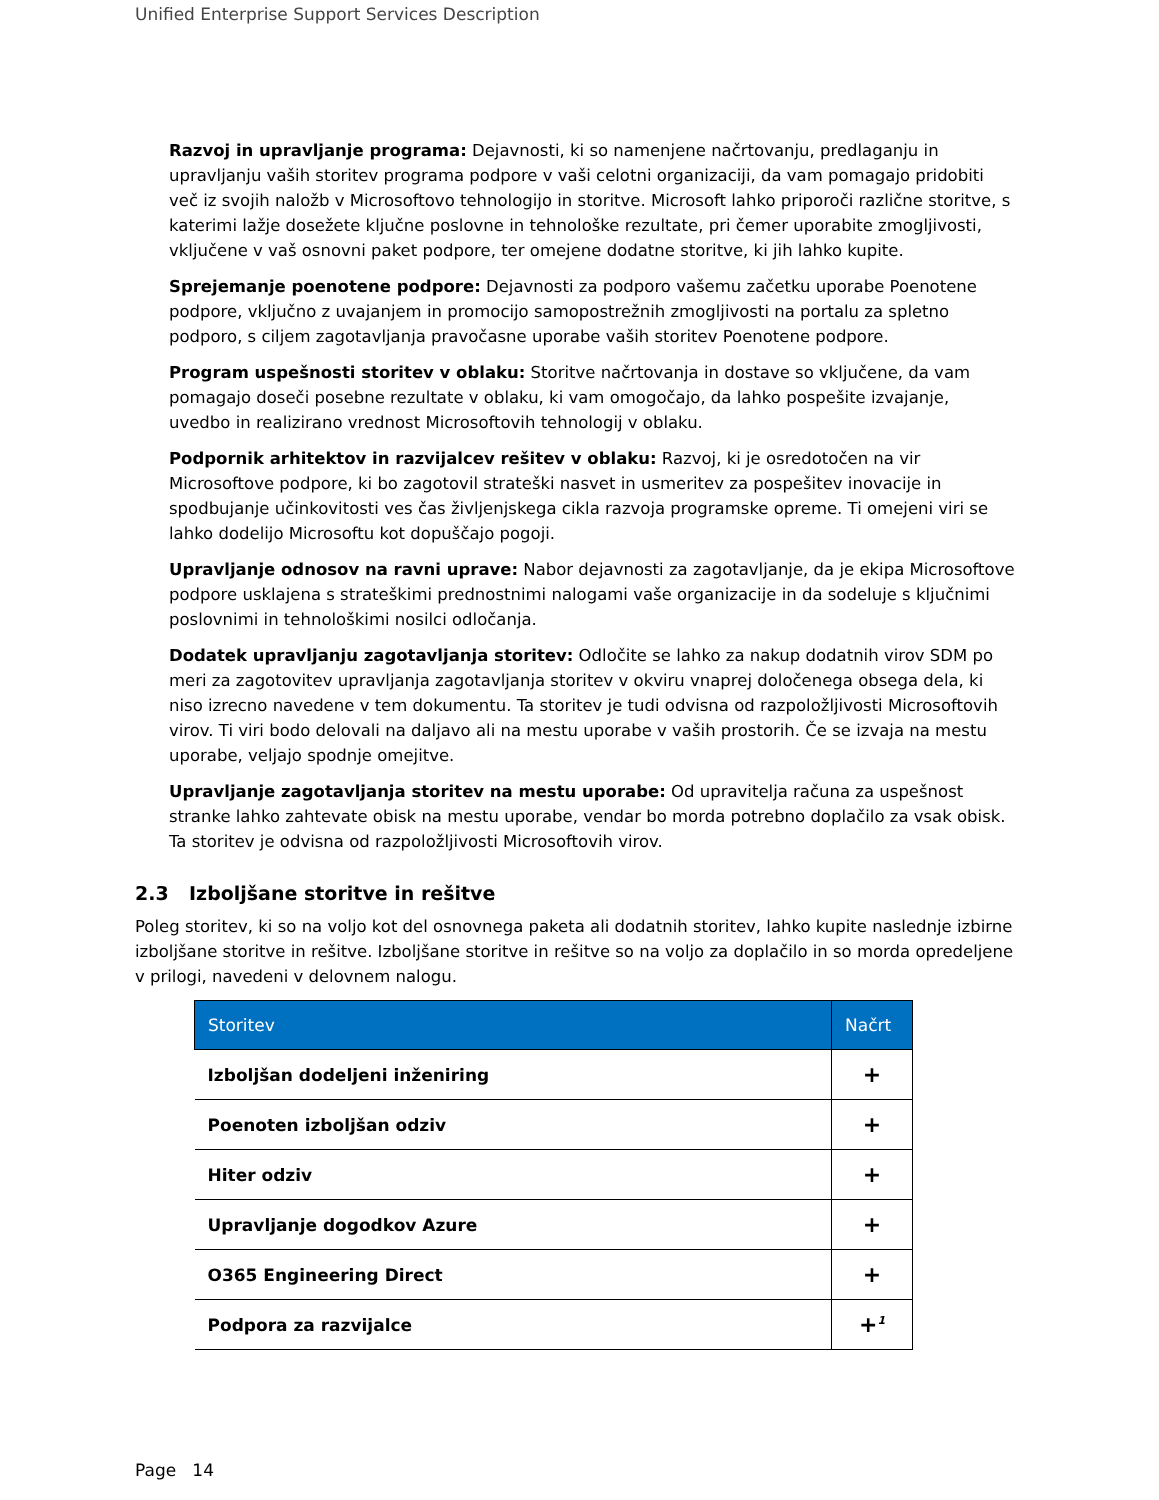Unified Enterprise Support Services Description
Razvoj in upravljanje programa: Dejavnosti, ki so namenjene načrtovanju, predlaganju in upravljanju vaših storitev programa podpore v vaši celotni organizaciji, da vam pomagajo pridobiti več iz svojih naložb v Microsoftovo tehnologijo in storitve. Microsoft lahko priporoči različne storitve, s katerimi lažje dosežete ključne poslovne in tehnološke rezultate, pri čemer uporabite zmogljivosti, vključene v vaš osnovni paket podpore, ter omejene dodatne storitve, ki jih lahko kupite.
Sprejemanje poenotene podpore: Dejavnosti za podporo vašemu začetku uporabe Poenotene podpore, vključno z uvajanjem in promocijo samopostrežnih zmogljivosti na portalu za spletno podporo, s ciljem zagotavljanja pravočasne uporabe vaših storitev Poenotene podpore.
Program uspešnosti storitev v oblaku: Storitve načrtovanja in dostave so vključene, da vam pomagajo doseči posebne rezultate v oblaku, ki vam omogočajo, da lahko pospešite izvajanje, uvedbo in realizirano vrednost Microsoftovih tehnologij v oblaku.
Podpornik arhitektov in razvijalcev rešitev v oblaku: Razvoj, ki je osredotočen na vir Microsoftove podpore, ki bo zagotovil strateški nasvet in usmeritev za pospešitev inovacije in spodbujanje učinkovitosti ves čas življenjskega cikla razvoja programske opreme. Ti omejeni viri se lahko dodelijo Microsoftu kot dopuščajo pogoji.
Upravljanje odnosov na ravni uprave: Nabor dejavnosti za zagotavljanje, da je ekipa Microsoftove podpore usklajena s strateškimi prednostnimi nalogami vaše organizacije in da sodeluje s ključnimi poslovnimi in tehnološkimi nosilci odločanja.
Dodatek upravljanju zagotavljanja storitev: Odločite se lahko za nakup dodatnih virov SDM po meri za zagotovitev upravljanja zagotavljanja storitev v okviru vnaprej določenega obsega dela, ki niso izrecno navedene v tem dokumentu. Ta storitev je tudi odvisna od razpoložljivosti Microsoftovih virov. Ti viri bodo delovali na daljavo ali na mestu uporabe v vaših prostorih. Če se izvaja na mestu uporabe, veljajo spodnje omejitve.
Upravljanje zagotavljanja storitev na mestu uporabe: Od upravitelja računa za uspešnost stranke lahko zahtevate obisk na mestu uporabe, vendar bo morda potrebno doplačilo za vsak obisk. Ta storitev je odvisna od razpoložljivosti Microsoftovih virov.
2.3 Izboljšane storitve in rešitve
Poleg storitev, ki so na voljo kot del osnovnega paketa ali dodatnih storitev, lahko kupite naslednje izbirne izboljšane storitve in rešitve. Izboljšane storitve in rešitve so na voljo za doplačilo in so morda opredeljene v prilogi, navedeni v delovnem nalogu.
| Storitev | Načrt |
| --- | --- |
| Izboljšan dodeljeni inženiring | + |
| Poenoten izboljšan odziv | + |
| Hiter odziv | + |
| Upravljanje dogodkov Azure | + |
| O365 Engineering Direct | + |
| Podpora za razvijalce | +<sup>1</sup> |
Page 14